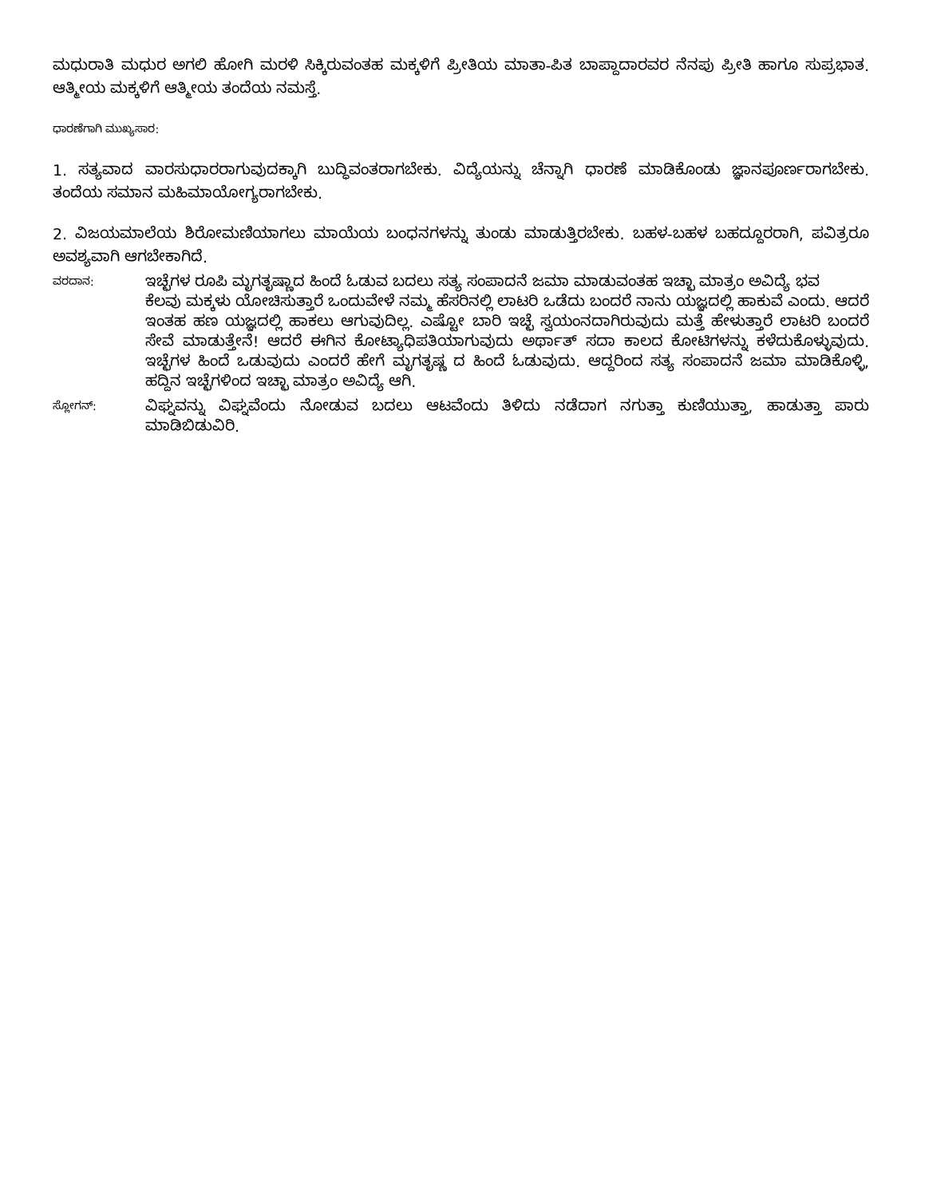ಮಧುರಾತಿ ಮಧುರ ಅಗಲಿ ಹೋಗಿ ಮರಳಿ ಸಿಕ್ಕಿರುವಂತಹ ಮಕ್ಕಳಿಗೆ ಪ್ರೀತಿಯ ಮಾತಾ-ಪಿತ ಬಾಪ್ದಾದಾರವರ ನೆನಪು ಪ್ರೀತಿ ಹಾಗೂ ಸುಪ್ರಭಾತ. ಆತ್ಮೀಯ ಮಕ್ಕಳಿಗೆ ಆತ್ಮೀಯ ತಂದೆಯ ನಮಸ್ತೆ.
ಧಾರಣೆಗಾಗಿ ಮುಖ್ಯಸಾರ:
1. ಸತ್ಯವಾದ ವಾರಸುಧಾರರಾಗುವುದಕ್ಕಾಗಿ ಬುದ್ಧಿವಂತರಾಗಬೇಕು. ವಿದ್ಯೆಯನ್ನು ಚೆನ್ನಾಗಿ ಧಾರಣೆ ಮಾಡಿಕೊಂಡು ಜ್ಞಾನಪೂರ್ಣರಾಗಬೇಕು. ತಂದೆಯ ಸಮಾನ ಮಹಿಮಾಯೋಗ್ಯರಾಗಬೇಕು.
2. ವಿಜಯಮಾಲೆಯ ಶಿರೋಮಣಿಯಾಗಲು ಮಾಯೆಯ ಬಂಧನಗಳನ್ನು ತುಂಡು ಮಾಡುತ್ತಿರಬೇಕು. ಬಹಳ-ಬಹಳ ಬಹದ್ದೂರರಾಗಿ, ಪವಿತ್ರರೂ ಅವಶ್ಯವಾಗಿ ಆಗಬೇಕಾಗಿದೆ.
ವರದಾನ:
ಇಚ್ಛೆಗಳ ರೂಪಿ ಮೃಗತೃಷ್ಣಾದ ಹಿಂದೆ ಓಡುವ ಬದಲು ಸತ್ಯ ಸಂಪಾದನೆ ಜಮಾ ಮಾಡುವಂತಹ ಇಚ್ಛಾ ಮಾತ್ರಂ ಅವಿದ್ಯೆ ಭವ
ಕೆಲವು ಮಕ್ಕಳು ಯೋಚಿಸುತ್ತಾರೆ ಒಂದುವೇಳೆ ನಮ್ಮ ಹೆಸರಿನಲ್ಲಿ ಲಾಟರಿ ಒಡೆದು ಬಂದರೆ ನಾನು ಯಜ್ಞದಲ್ಲಿ ಹಾಕುವೆ ಎಂದು. ಆದರೆ ಇಂತಹ ಹಣ ಯಜ್ಞದಲ್ಲಿ ಹಾಕಲು ಆಗುವುದಿಲ್ಲ. ಎಷ್ಟೋ ಬಾರಿ ಇಚ್ಛೆ ಸ್ವಯಂನದಾಗಿರುವುದು ಮತ್ತೆ ಹೇಳುತ್ತಾರೆ ಲಾಟರಿ ಬಂದರೆ ಸೇವೆ ಮಾಡುತ್ತೇನೆ! ಆದರೆ ಈಗಿನ ಕೋಟ್ಯಾಧಿಪತಿಯಾಗುವುದು ಅರ್ಥಾತ್ ಸದಾ ಕಾಲದ ಕೋಟಿಗಳನ್ನು ಕಳೆದುಕೊಳ್ಳುವುದು. ಇಚ್ಛೆಗಳ ಹಿಂದೆ ಒಡುವುದು ಎಂದರೆ ಹೇಗೆ ಮೃಗತೃಷ್ಣ ದ ಹಿಂದೆ ಓಡುವುದು. ಆದ್ದರಿಂದ ಸತ್ಯ ಸಂಪಾದನೆ ಜಮಾ ಮಾಡಿಕೊಳ್ಳಿ, ಹದ್ದಿನ ಇಚ್ಛೆಗಳಿಂದ ಇಚ್ಛಾ ಮಾತ್ರಂ ಅವಿದ್ಯೆ ಆಗಿ.
ಸ್ಲೋಗನ್:
ವಿಘ್ನವನ್ನು ವಿಘ್ನವೆಂದು ನೋಡುವ ಬದಲು ಆಟವೆಂದು ತಿಳಿದು ನಡೆದಾಗ ನಗುತ್ತಾ ಕುಣಿಯುತ್ತಾ, ಹಾಡುತ್ತಾ ಪಾರು ಮಾಡಿಬಿಡುವಿರಿ.